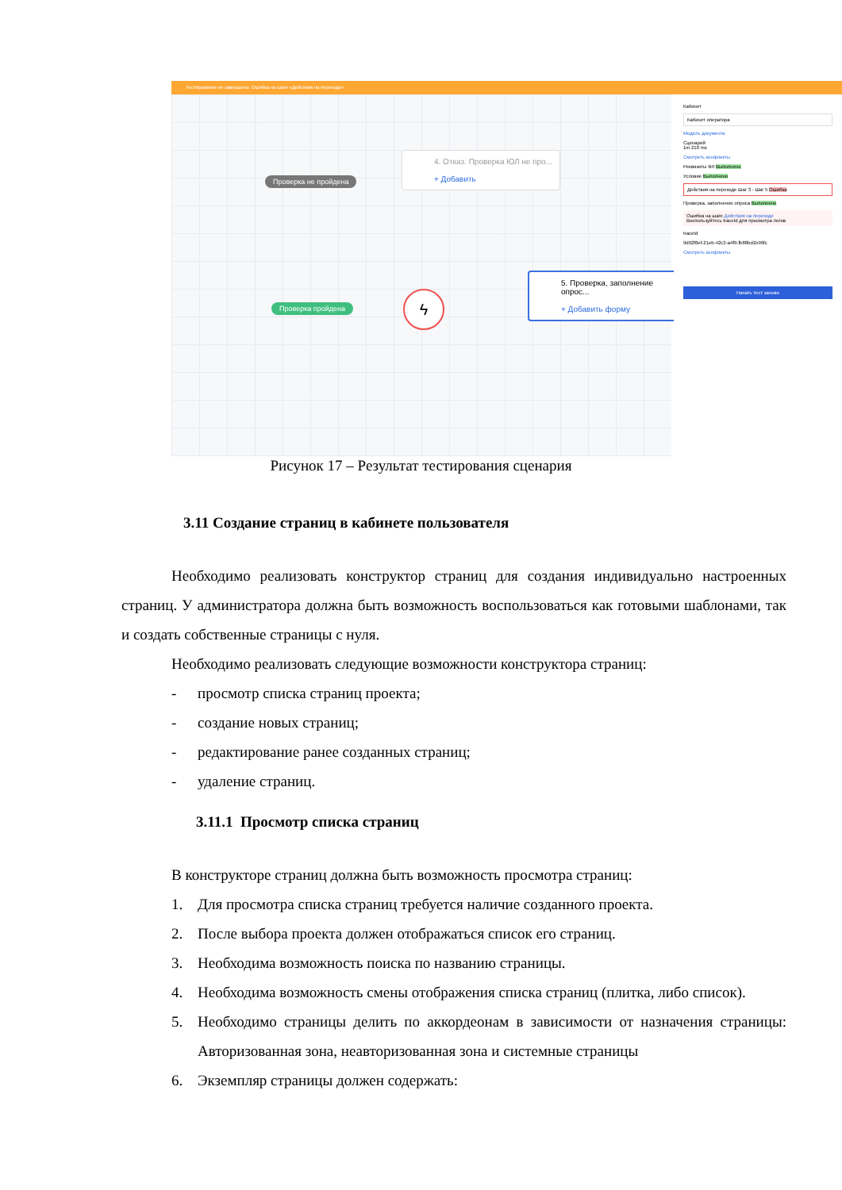Тестирование не завершено. Ошибка на шаге «Действия на переходе»
4. Отказ. Проверка ЮЛ не про...
+ Добавить
Проверка не пройдена
Проверка пройдена ϟ
5. Проверка, заполнение опрос...
+ Добавить форму
Кабинет
Кабинет оператора
Модель документа
Сценарий
1m 210 ms
Смотреть конфликты
Реквизиты ФЛ Выполнено
Условие Выполнено
Действия на переходе Шаг 3 - Шаг 5 Ошибка
Проверка, заполнение опроса Выполнено
Ошибка на шаге Действия на переходе
Воспользуйтесь traceId для просмотра логов
traceId
9d92f8ef-21eb-42c3-a4f9-fb88bd1b99fc
Смотреть конфликты
Начать тест заново
Рисунок 17 – Результат тестирования сценария
3.11 Создание страниц в кабинете пользователя
Необходимо реализовать конструктор страниц для создания индивидуально настроенных страниц. У администратора должна быть возможность воспользоваться как готовыми шаблонами, так и создать собственные страницы с нуля.
Необходимо реализовать следующие возможности конструктора страниц:
- просмотр списка страниц проекта;
- создание новых страниц;
- редактирование ранее созданных страниц;
- удаление страниц.
3.11.1 Просмотр списка страниц
В конструкторе страниц должна быть возможность просмотра страниц:
1. Для просмотра списка страниц требуется наличие созданного проекта.
2. После выбора проекта должен отображаться список его страниц.
3. Необходима возможность поиска по названию страницы.
4. Необходима возможность смены отображения списка страниц (плитка, либо список).
5. Необходимо страницы делить по аккордеонам в зависимости от назначения страницы: Авторизованная зона, неавторизованная зона и системные страницы
6. Экземпляр страницы должен содержать: